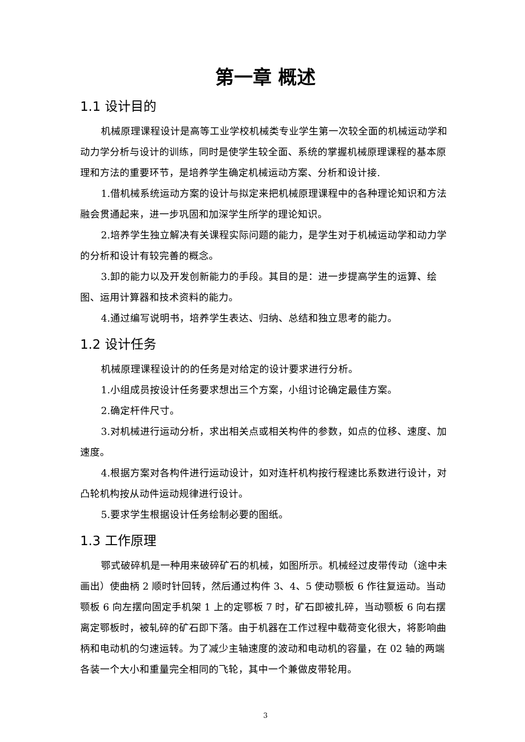第一章 概述
1.1 设计目的
机械原理课程设计是高等工业学校机械类专业学生第一次较全面的机械运动学和动力学分析与设计的训练，同时是使学生较全面、系统的掌握机械原理课程的基本原理和方法的重要环节，是培养学生确定机械运动方案、分析和设计接.
1.借机械系统运动方案的设计与拟定来把机械原理课程中的各种理论知识和方法融会贯通起来，进一步巩固和加深学生所学的理论知识。
2.培养学生独立解决有关课程实际问题的能力，是学生对于机械运动学和动力学的分析和设计有较完善的概念。
3.卸的能力以及开发创新能力的手段。其目的是：进一步提高学生的运算、绘图、运用计算器和技术资料的能力。
4.通过编写说明书，培养学生表达、归纳、总结和独立思考的能力。
1.2 设计任务
机械原理课程设计的的任务是对给定的设计要求进行分析。
1.小组成员按设计任务要求想出三个方案，小组讨论确定最佳方案。
2.确定杆件尺寸。
3.对机械进行运动分析，求出相关点或相关构件的参数，如点的位移、速度、加速度。
4.根据方案对各构件进行运动设计，如对连杆机构按行程速比系数进行设计，对凸轮机构按从动件运动规律进行设计。
5.要求学生根据设计任务绘制必要的图纸。
1.3 工作原理
鄂式破碎机是一种用来破碎矿石的机械，如图所示。机械经过皮带传动（途中未画出）使曲柄 2 顺时针回转，然后通过构件 3、4、5 使动颚板 6 作往复运动。当动颚板 6 向左摆向固定手机架 1 上的定鄂板 7 时，矿石即被扎碎，当动颚板 6 向右摆离定鄂板时，被轧碎的矿石即下落。由于机器在工作过程中载荷变化很大，将影响曲柄和电动机的匀速运转。为了减少主轴速度的波动和电动机的容量，在 02 轴的两端各装一个大小和重量完全相同的飞轮，其中一个兼做皮带轮用。
3